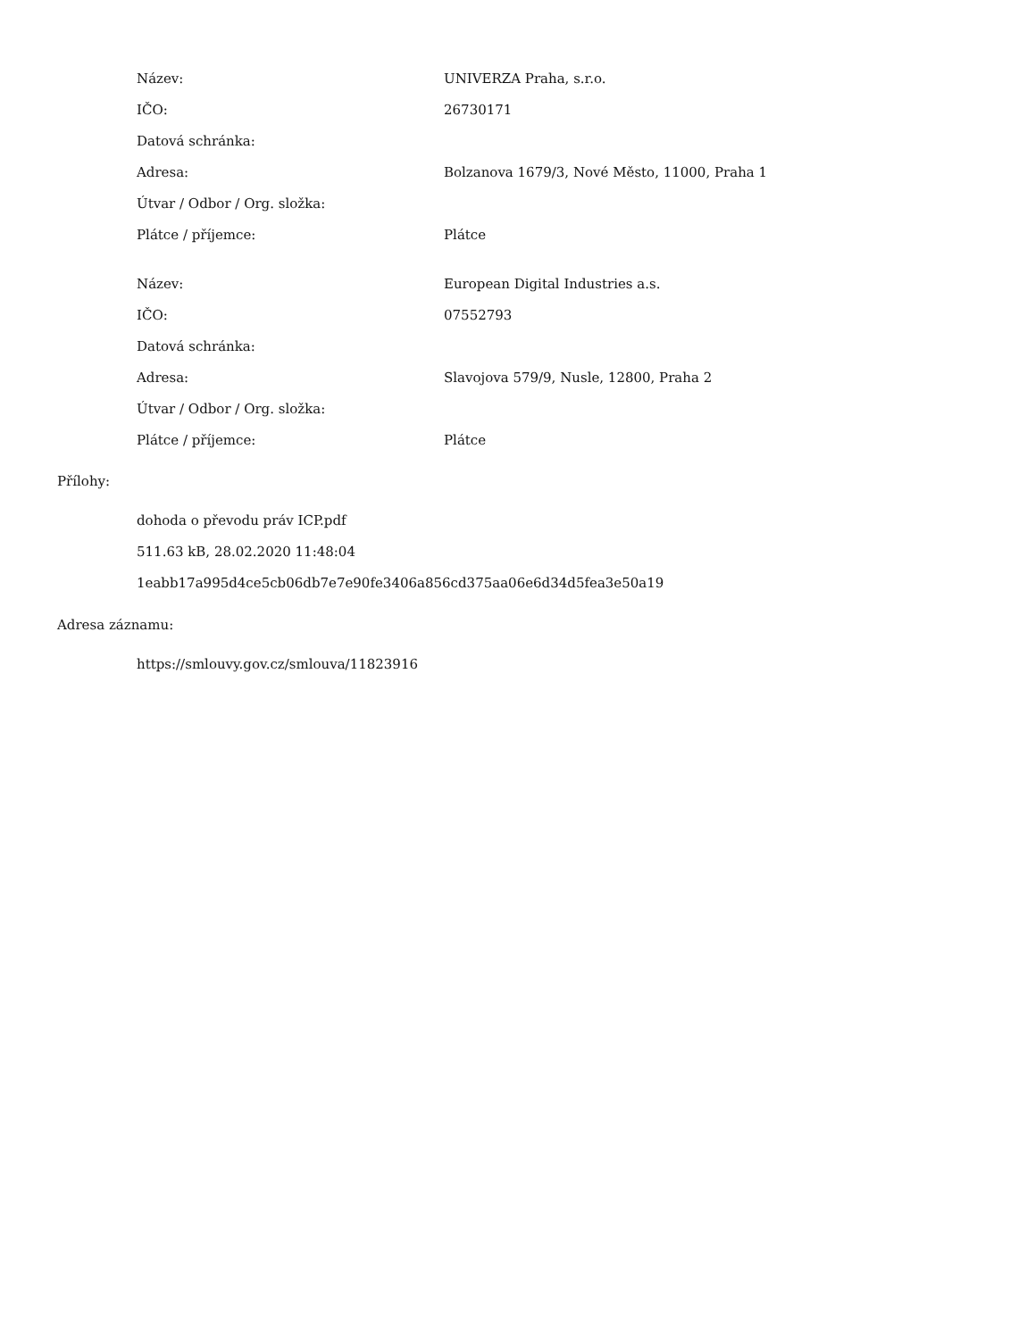| Název: | UNIVERZA Praha, s.r.o. |
| IČO: | 26730171 |
| Datová schránka: | |
| Adresa: | Bolzanova 1679/3, Nové Město, 11000, Praha 1 |
| Útvar / Odbor / Org. složka: | |
| Plátce / příjemce: | Plátce |
| Název: | European Digital Industries a.s. |
| IČO: | 07552793 |
| Datová schránka: | |
| Adresa: | Slavojova 579/9, Nusle, 12800, Praha 2 |
| Útvar / Odbor / Org. složka: | |
| Plátce / příjemce: | Plátce |
Přílohy:
dohoda o převodu práv ICP.pdf
511.63 kB, 28.02.2020 11:48:04
1eabb17a995d4ce5cb06db7e7e90fe3406a856cd375aa06e6d34d5fea3e50a19
Adresa záznamu:
https://smlouvy.gov.cz/smlouva/11823916